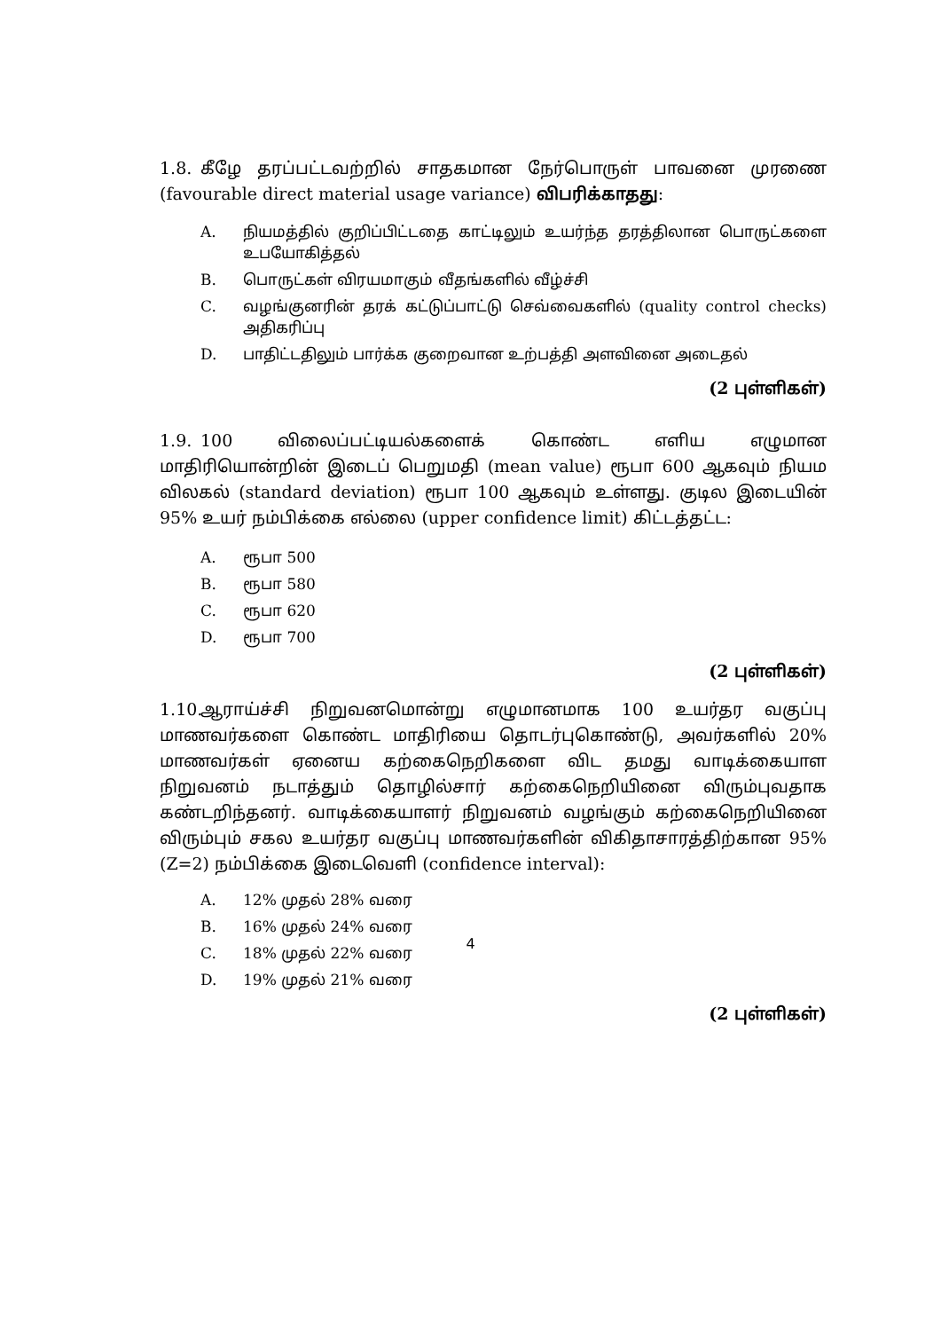1.8. கீழே தரப்பட்டவற்றில் சாதகமான நேர்பொருள் பாவனை முரணை (favourable direct material usage variance) விபரிக்காதது:
A. நியமத்தில் குறிப்பிட்டதை காட்டிலும் உயர்ந்த தரத்திலான பொருட்களை உபயோகித்தல்
B. பொருட்கள் விரயமாகும் வீதங்களில் வீழ்ச்சி
C. வழங்குனரின் தரக் கட்டுப்பாட்டு செவ்வைகளில் (quality control checks) அதிகரிப்பு
D. பாதிட்டதிலும் பார்க்க குறைவான உற்பத்தி அளவினை அடைதல்
(2 புள்ளிகள்)
1.9. 100 விலைப்பட்டியல்களைக் கொண்ட எளிய எழுமான மாதிரியொன்றின் இடைப் பெறுமதி (mean value) ரூபா 600 ஆகவும் நியம விலகல் (standard deviation) ரூபா 100 ஆகவும் உள்ளது. குடில இடையின் 95% உயர் நம்பிக்கை எல்லை (upper confidence limit) கிட்டத்தட்ட:
A. ரூபா 500
B. ரூபா 580
C. ரூபா 620
D. ரூபா 700
(2 புள்ளிகள்)
1.10. ஆராய்ச்சி நிறுவனமொன்று எழுமானமாக 100 உயர்தர வகுப்பு மாணவர்களை கொண்ட மாதிரியை தொடர்புகொண்டு, அவர்களில் 20% மாணவர்கள் ஏனைய கற்கைநெறிகளை விட தமது வாடிக்கையாள நிறுவனம் நடாத்தும் தொழில்சார் கற்கைநெறியினை விரும்புவதாக கண்டறிந்தனர். வாடிக்கையாளர் நிறுவனம் வழங்கும் கற்கைநெறியினை விரும்பும் சகல உயர்தர வகுப்பு மாணவர்களின் விகிதாசாரத்திற்கான 95% (Z=2) நம்பிக்கை இடைவெளி (confidence interval):
A. 12% முதல் 28% வரை
B. 16% முதல் 24% வரை
C. 18% முதல் 22% வரை
D. 19% முதல் 21% வரை
(2 புள்ளிகள்)
4